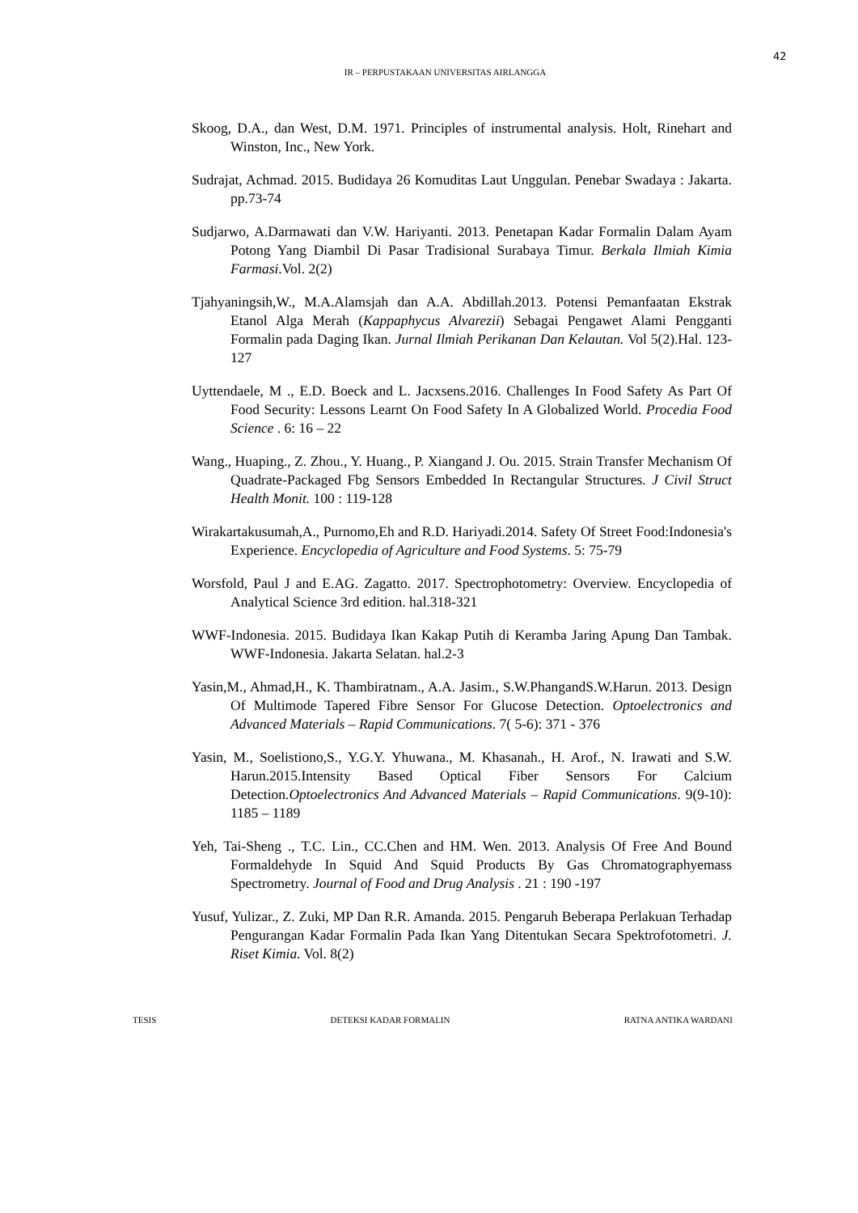42
IR – PERPUSTAKAAN UNIVERSITAS AIRLANGGA
Skoog, D.A., dan West, D.M. 1971. Principles of instrumental analysis. Holt, Rinehart and Winston, Inc., New York.
Sudrajat, Achmad. 2015. Budidaya 26 Komuditas Laut Unggulan. Penebar Swadaya : Jakarta. pp.73-74
Sudjarwo, A.Darmawati dan V.W. Hariyanti. 2013. Penetapan Kadar Formalin Dalam Ayam Potong Yang Diambil Di Pasar Tradisional Surabaya Timur. Berkala Ilmiah Kimia Farmasi.Vol. 2(2)
Tjahyaningsih,W., M.A.Alamsjah dan A.A. Abdillah.2013. Potensi Pemanfaatan Ekstrak Etanol Alga Merah (Kappaphycus Alvarezii) Sebagai Pengawet Alami Pengganti Formalin pada Daging Ikan. Jurnal Ilmiah Perikanan Dan Kelautan. Vol 5(2).Hal. 123-127
Uyttendaele, M ., E.D. Boeck and L. Jacxsens.2016. Challenges In Food Safety As Part Of Food Security: Lessons Learnt On Food Safety In A Globalized World. Procedia Food Science . 6: 16 – 22
Wang., Huaping., Z. Zhou., Y. Huang., P. Xiangand J. Ou. 2015. Strain Transfer Mechanism Of Quadrate-Packaged Fbg Sensors Embedded In Rectangular Structures. J Civil Struct Health Monit. 100 : 119-128
Wirakartakusumah,A., Purnomo,Eh and R.D. Hariyadi.2014. Safety Of Street Food:Indonesia's Experience. Encyclopedia of Agriculture and Food Systems. 5: 75-79
Worsfold, Paul J and E.AG. Zagatto. 2017. Spectrophotometry: Overview. Encyclopedia of Analytical Science 3rd edition. hal.318-321
WWF-Indonesia. 2015. Budidaya Ikan Kakap Putih di Keramba Jaring Apung Dan Tambak. WWF-Indonesia. Jakarta Selatan. hal.2-3
Yasin,M., Ahmad,H., K. Thambiratnam., A.A. Jasim., S.W.PhangandS.W.Harun. 2013. Design Of Multimode Tapered Fibre Sensor For Glucose Detection. Optoelectronics and Advanced Materials – Rapid Communications. 7( 5-6): 371 - 376
Yasin, M., Soelistiono,S., Y.G.Y. Yhuwana., M. Khasanah., H. Arof., N. Irawati and S.W. Harun.2015.Intensity Based Optical Fiber Sensors For Calcium Detection.Optoelectronics And Advanced Materials – Rapid Communications. 9(9-10): 1185 – 1189
Yeh, Tai-Sheng ., T.C. Lin., CC.Chen and HM. Wen. 2013. Analysis Of Free And Bound Formaldehyde In Squid And Squid Products By Gas Chromatographyemass Spectrometry. Journal of Food and Drug Analysis . 21 : 190 -197
Yusuf, Yulizar., Z. Zuki, MP Dan R.R. Amanda. 2015. Pengaruh Beberapa Perlakuan Terhadap Pengurangan Kadar Formalin Pada Ikan Yang Ditentukan Secara Spektrofotometri. J. Riset Kimia. Vol. 8(2)
TESIS DETEKSI KADAR FORMALIN RATNA ANTIKA WARDANI